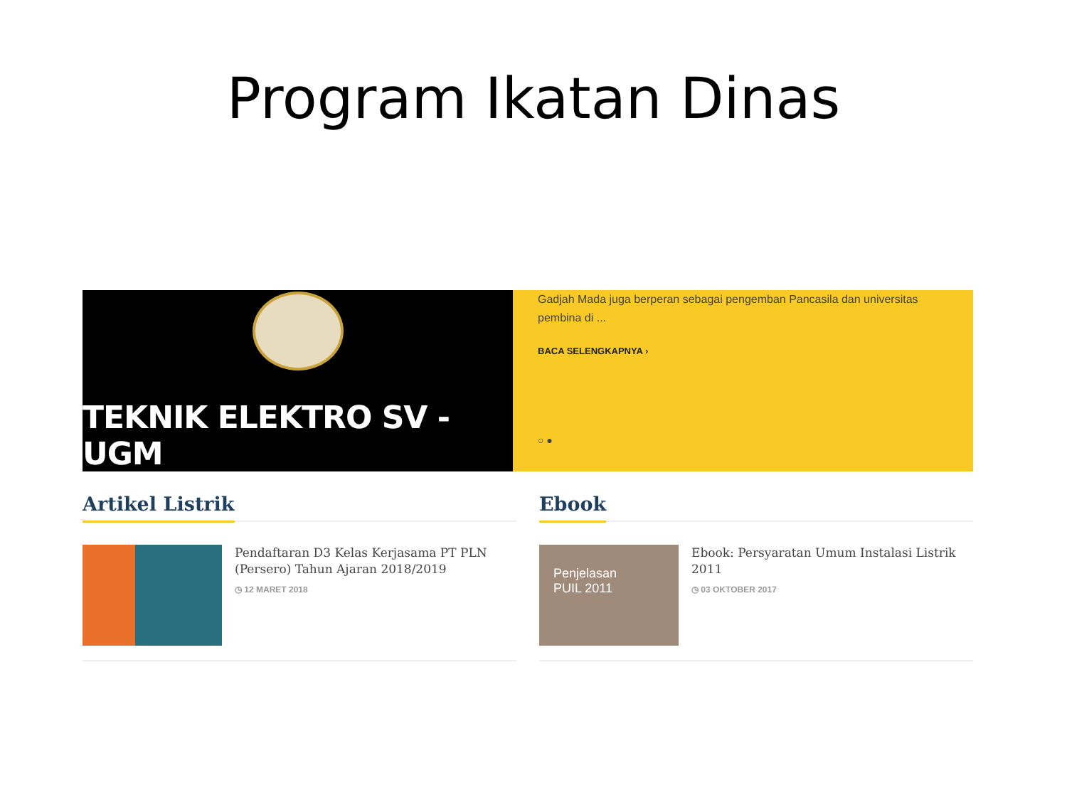Program Ikatan Dinas
TEKNIK ELEKTRO SV - UGM
Gadjah Mada juga berperan sebagai pengemban Pancasila dan universitas pembina di ...
BACA SELENGKAPNYA ›
○ ●
Artikel Listrik
Pendaftaran D3 Kelas Kerjasama PT PLN (Persero) Tahun Ajaran 2018/2019
◷ 12 MARET 2018
Ebook
Penjelasan
PUIL 2011
Ebook: Persyaratan Umum Instalasi Listrik 2011
◷ 03 OKTOBER 2017